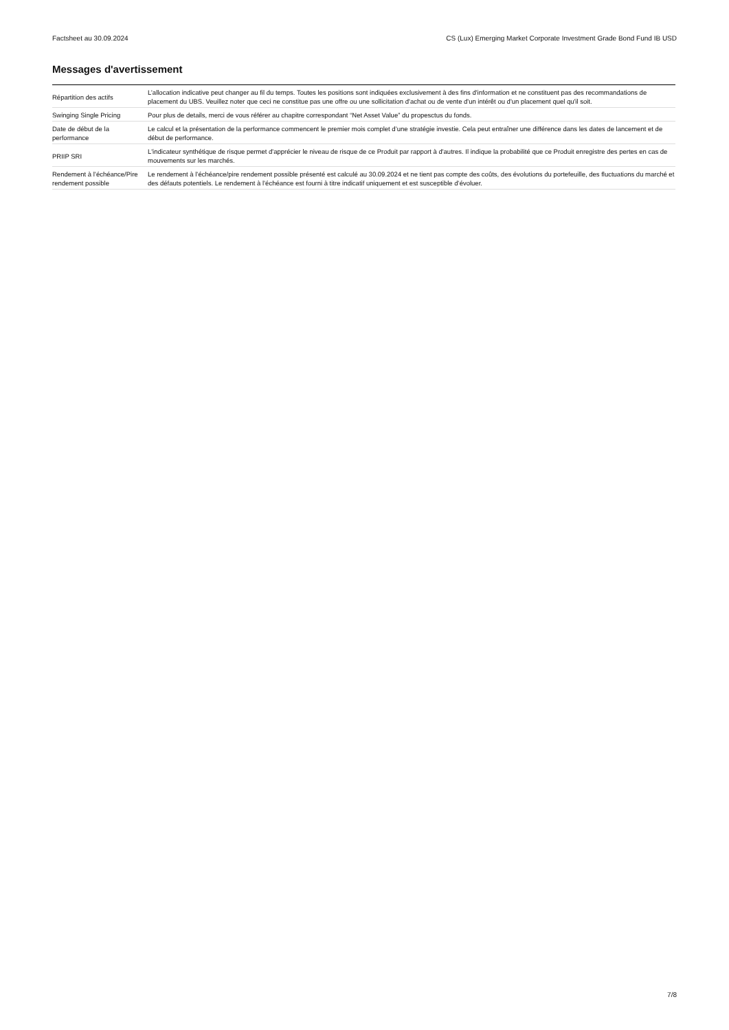Factsheet au 30.09.2024 CS (Lux) Emerging Market Corporate Investment Grade Bond Fund IB USD
Messages d'avertissement
| Répartition des actifs | L’allocation indicative peut changer au fil du temps. Toutes les positions sont indiquées exclusivement à des fins d'information et ne constituent pas des recommandations de placement du UBS. Veuillez noter que ceci ne constitue pas une offre ou une sollicitation d'achat ou de vente d'un intérêt ou d'un placement quel qu'il soit. |
| Swinging Single Pricing | Pour plus de details, merci de vous référer au chapitre correspondant “Net Asset Value” du propesctus du fonds. |
| Date de début de la performance | Le calcul et la présentation de la performance commencent le premier mois complet d’une stratégie investie. Cela peut entraîner une différence dans les dates de lancement et de début de performance. |
| PRIIP SRI | L'indicateur synthétique de risque permet d'apprécier le niveau de risque de ce Produit par rapport à d'autres. Il indique la probabilité que ce Produit enregistre des pertes en cas de mouvements sur les marchés. |
| Rendement à l’échéance/Pire rendement possible | Le rendement à l’échéance/pire rendement possible présenté est calculé au 30.09.2024 et ne tient pas compte des coûts, des évolutions du portefeuille, des fluctuations du marché et des défauts potentiels. Le rendement à l’échéance est fourni à titre indicatif uniquement et est susceptible d’évoluer. |
7/8